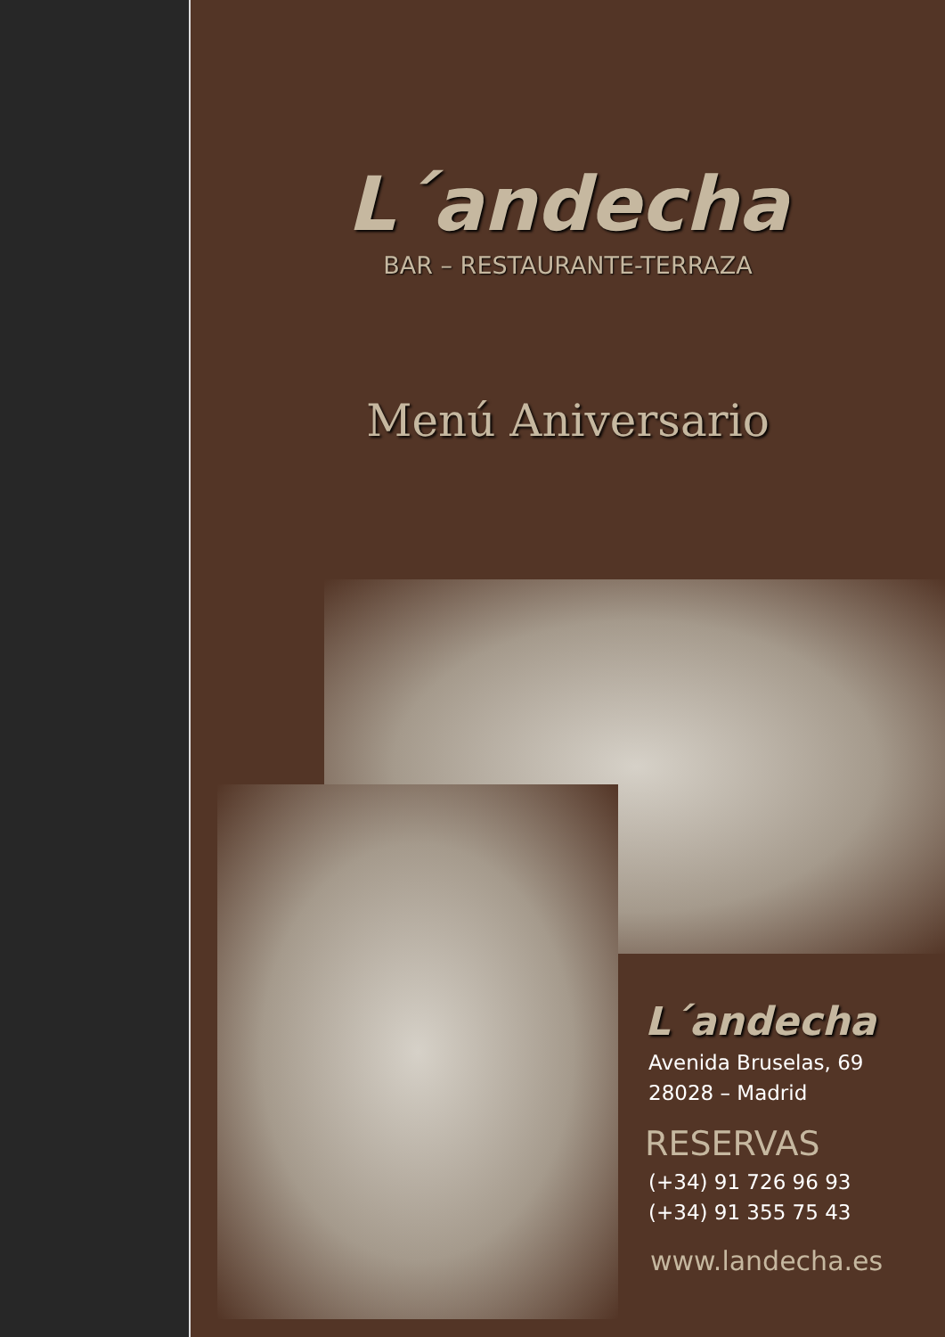L´andecha
BAR – RESTAURANTE-TERRAZA
Menú Aniversario
L´andecha
Avenida Bruselas, 69
28028 – Madrid
RESERVAS
(+34) 91 726 96 93
(+34) 91 355 75 43
www.landecha.es